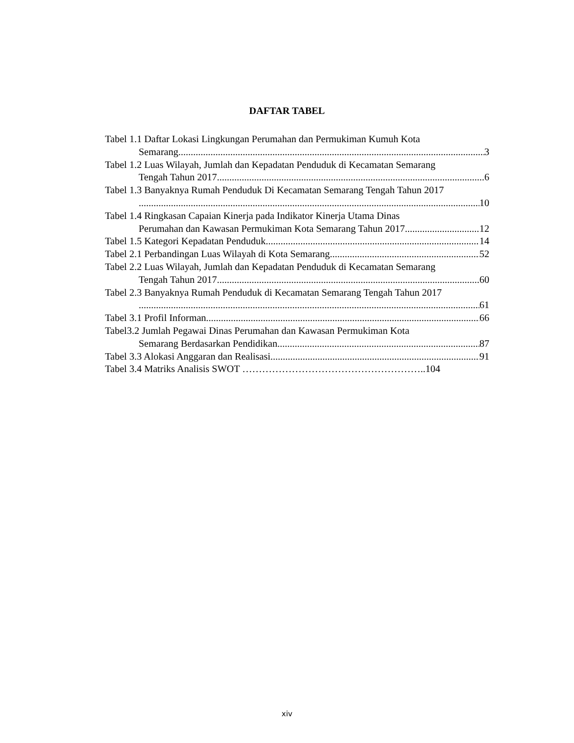DAFTAR TABEL
Tabel 1.1 Daftar Lokasi Lingkungan Perumahan dan Permukiman Kumuh Kota
Semarang 3
Tabel 1.2 Luas Wilayah, Jumlah dan Kepadatan Penduduk di Kecamatan Semarang
Tengah Tahun 2017 6
Tabel 1.3 Banyaknya Rumah Penduduk Di Kecamatan Semarang Tengah Tahun 2017
10
Tabel 1.4 Ringkasan Capaian Kinerja pada Indikator Kinerja Utama Dinas
Perumahan dan Kawasan Permukiman Kota Semarang Tahun 2017 12
Tabel 1.5 Kategori Kepadatan Penduduk 14
Tabel 2.1 Perbandingan Luas Wilayah di Kota Semarang 52
Tabel 2.2 Luas Wilayah, Jumlah dan Kepadatan Penduduk di Kecamatan Semarang
Tengah Tahun 2017 60
Tabel 2.3 Banyaknya Rumah Penduduk di Kecamatan Semarang Tengah Tahun 2017
61
Tabel 3.1 Profil Informan 66
Tabel3.2 Jumlah Pegawai Dinas Perumahan dan Kawasan Permukiman Kota
Semarang Berdasarkan Pendidikan 87
Tabel 3.3 Alokasi Anggaran dan Realisasi 91
Tabel 3.4 Matriks Analisis SWOT ………………………………………………..104
xiv